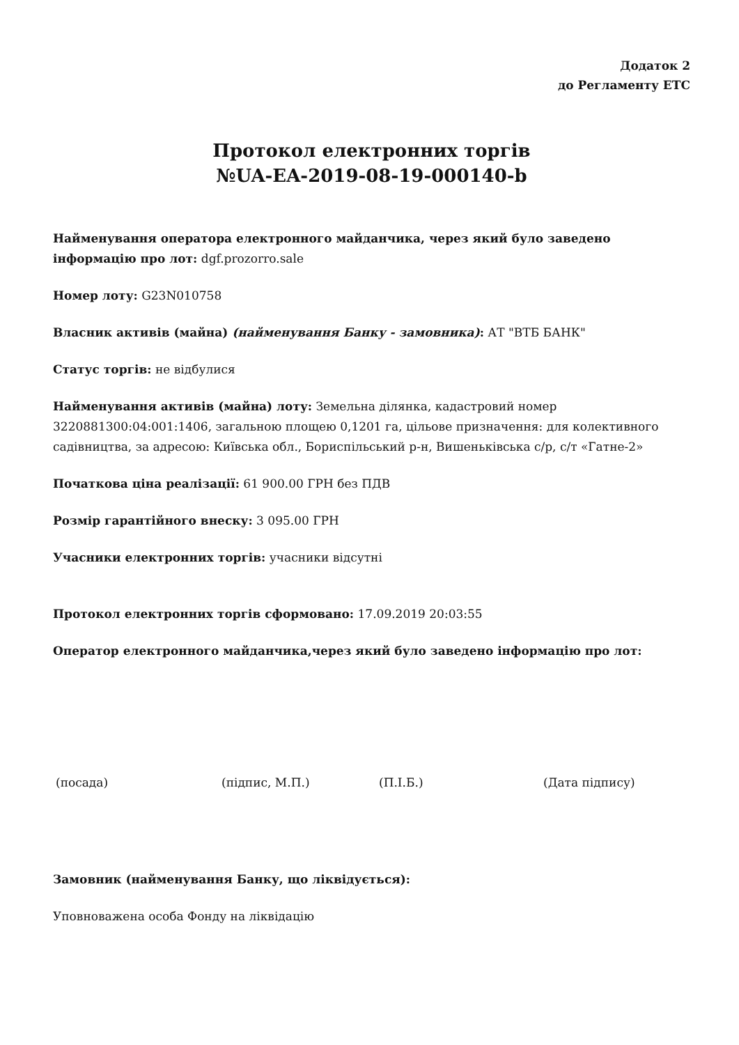Додаток 2
до Регламенту ЕТС
Протокол електронних торгів
№UA-EA-2019-08-19-000140-b
Найменування оператора електронного майданчика, через який було заведено інформацію про лот: dgf.prozorro.sale
Номер лоту: G23N010758
Власник активів (майна) (найменування Банку - замовника): АТ "ВТБ БАНК"
Статус торгів: не відбулися
Найменування активів (майна) лоту: Земельна ділянка, кадастровий номер 3220881300:04:001:1406, загальною площею 0,1201 га, цільове призначення: для колективного садівництва, за адресою: Київська обл., Бориспільський р-н, Вишеньківська с/р, с/т «Гатне-2»
Початкова ціна реалізації: 61 900.00 ГРН без ПДВ
Розмір гарантійного внеску: 3 095.00 ГРН
Учасники електронних торгів: учасники відсутні
Протокол електронних торгів сформовано: 17.09.2019 20:03:55
Оператор електронного майданчика,через який було заведено інформацію про лот:
(посада) (підпис, М.П.) (П.І.Б.) (Дата підпису)
Замовник (найменування Банку, що ліквідується):
Уповноважена особа Фонду на ліквідацію